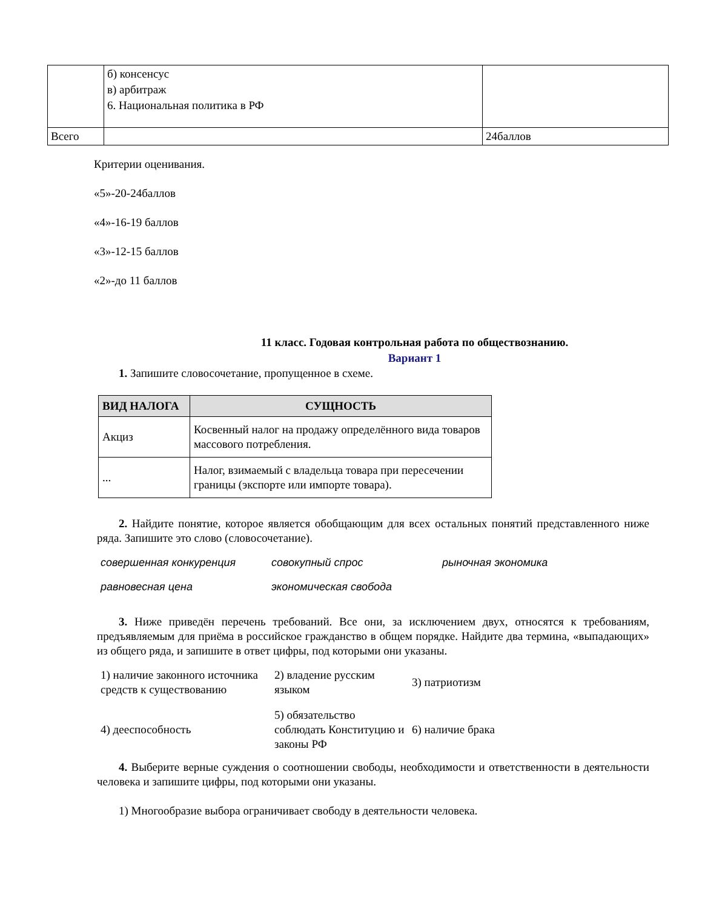| | б) консенсус в) арбитраж 6. Национальная политика в РФ | |
| Всего | | 24баллов |
Критерии оценивания.
«5»-20-24баллов
«4»-16-19 баллов
«3»-12-15 баллов
«2»-до 11 баллов
11 класс. Годовая контрольная работа по обществознанию.
Вариант 1
1. Запишите словосочетание, пропущенное в схеме.
| ВИД НАЛОГА | СУЩНОСТЬ |
| --- | --- |
| Акциз | Косвенный налог на продажу определённого вида товаров массового потребления. |
| ... | Налог, взимаемый с владельца товара при пересечении границы (экспорте или импорте товара). |
2. Найдите понятие, которое является обобщающим для всех остальных понятий представленного ниже ряда. Запишите это слово (словосочетание).
| совершенная конкуренция | совокупный спрос | рыночная экономика |
| равновесная цена | экономическая свобода | |
3. Ниже приведён перечень требований. Все они, за исключением двух, относятся к требованиям, предъявляемым для приёма в российское гражданство в общем порядке. Найдите два термина, «выпадающих» из общего ряда, и запишите в ответ цифры, под которыми они указаны.
| 1) наличие законного источника средств к существованию | 2) владение русским языком | 3) патриотизм |
| 4) дееспособность | 5) обязательство соблюдать Конституцию и законы РФ | 6) наличие брака |
4. Выберите верные суждения о соотношении свободы, необходимости и ответственности в деятельности человека и запишите цифры, под которыми они указаны.
1) Многообразие выбора ограничивает свободу в деятельности человека.